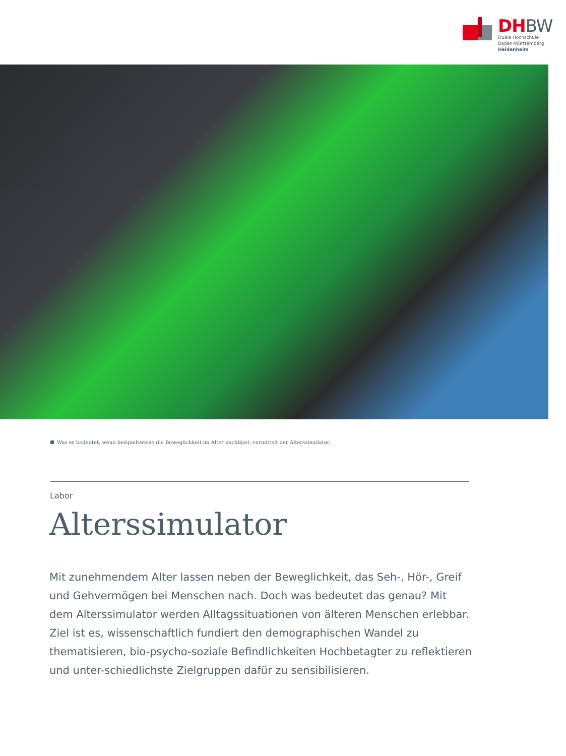DHBW
Duale Hochschule
Baden-Württemberg
Heidenheim
Was es bedeutet, wenn beispielsweise die Beweglichkeit im Alter nachlässt, vermittelt der Alterssimulator.
Labor
Alterssimulator
Mit zunehmendem Alter lassen neben der Beweglichkeit, das Seh-, Hör-, Greif und Gehvermögen bei Menschen nach. Doch was bedeutet das genau? Mit dem Alterssimulator werden Alltagssituationen von älteren Menschen erlebbar. Ziel ist es, wissenschaftlich fundiert den demographischen Wandel zu thematisieren, bio-psycho-soziale Befindlichkeiten Hochbetagter zu reflektieren und unter-schiedlichste Zielgruppen dafür zu sensibilisieren.